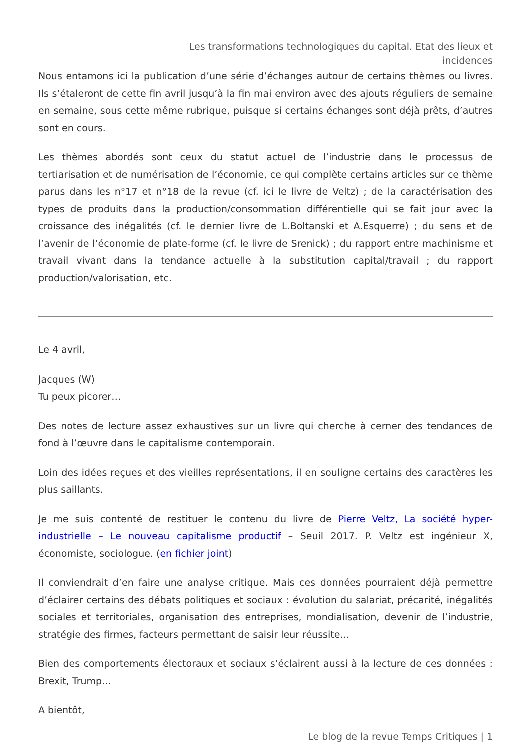Les transformations technologiques du capital. Etat des lieux et incidences
Nous entamons ici la publication d’une série d’échanges autour de certains thèmes ou livres. Ils s’étaleront de cette fin avril jusqu’à la fin mai environ avec des ajouts réguliers de semaine en semaine, sous cette même rubrique, puisque si certains échanges sont déjà prêts, d’autres sont en cours.
Les thèmes abordés sont ceux du statut actuel de l’industrie dans le processus de tertiarisation et de numérisation de l’économie, ce qui complète certains articles sur ce thème parus dans les n°17 et n°18 de la revue (cf. ici le livre de Veltz) ; de la caractérisation des types de produits dans la production/consommation différentielle qui se fait jour avec la croissance des inégalités (cf. le dernier livre de L.Boltanski et A.Esquerre) ; du sens et de l’avenir de l’économie de plate-forme (cf. le livre de Srenick) ; du rapport entre machinisme et travail vivant dans la tendance actuelle à la substitution capital/travail ; du rapport production/valorisation, etc.
Le 4 avril,
Jacques (W)
Tu peux picorer…
Des notes de lecture assez exhaustives sur un livre qui cherche à cerner des tendances de fond à l’œuvre dans le capitalisme contemporain.
Loin des idées reçues et des vieilles représentations, il en souligne certains des caractères les plus saillants.
Je me suis contenté de restituer le contenu du livre de Pierre Veltz, La société hyper-industrielle – Le nouveau capitalisme productif – Seuil 2017. P. Veltz est ingénieur X, économiste, sociologue. (en fichier joint)
Il conviendrait d’en faire une analyse critique. Mais ces données pourraient déjà permettre d’éclairer certains des débats politiques et sociaux : évolution du salariat, précarité, inégalités sociales et territoriales, organisation des entreprises, mondialisation, devenir de l’industrie, stratégie des firmes, facteurs permettant de saisir leur réussite…
Bien des comportements électoraux et sociaux s’éclairent aussi à la lecture de ces données : Brexit, Trump…
A bientôt,
Le blog de la revue Temps Critiques | 1